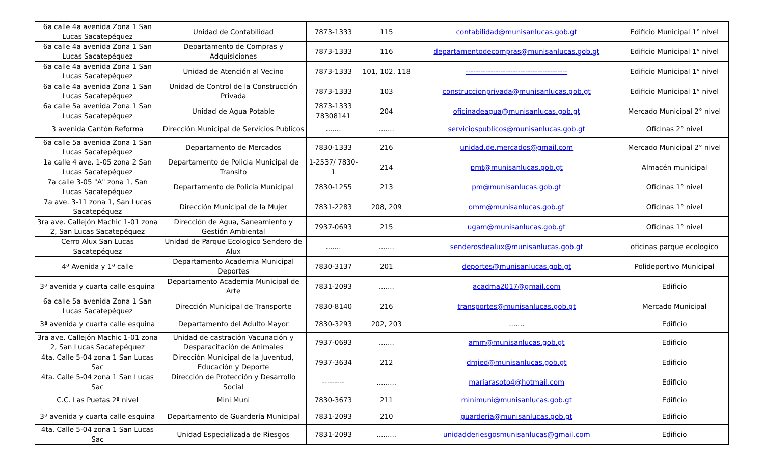| 6a calle 4a avenida Zona 1 San Lucas Sacatepéquez | Unidad de Contabilidad | 7873-1333 | 115 | contabilidad@munisanlucas.gob.gt | Edificio Municipal 1° nivel |
| 6a calle 4a avenida Zona 1 San Lucas Sacatepéquez | Departamento de Compras y Adquisiciones | 7873-1333 | 116 | departamentodecompras@munisanlucas.gob.gt | Edificio Municipal 1° nivel |
| 6a calle 4a avenida Zona 1 San Lucas Sacatepéquez | Unidad de Atención al Vecino | 7873-1333 | 101, 102, 118 | ----------------------------------------- | Edificio Municipal 1° nivel |
| 6a calle 4a avenida Zona 1 San Lucas Sacatepéquez | Unidad de Control de la Construcción Privada | 7873-1333 | 103 | construccionprivada@munisanlucas.gob.gt | Edificio Municipal 1° nivel |
| 6a calle 5a avenida Zona 1 San Lucas Sacatepéquez | Unidad de Agua Potable | 7873-1333 78308141 | 204 | oficinadeagua@munisanlucas.gob.gt | Mercado Municipal 2° nivel |
| 3 avenida Cantón Reforma | Dirección Municipal de Servicios Publicos | ....... | ....... | serviciospublicos@munisanlucas.gob.gt | Oficinas 2° nivel |
| 6a calle 5a avenida Zona 1 San Lucas Sacatepéquez | Departamento de Mercados | 7830-1333 | 216 | unidad.de.mercados@gmail.com | Mercado Municipal 2° nivel |
| 1a calle 4 ave. 1-05 zona 2 San Lucas Sacatepéquez | Departamento de Policia Municipal de Transito | 1-2537/ 7830-1 | 214 | pmt@munisanlucas.gob.gt | Almacén municipal |
| 7a calle 3-05 "A" zona 1, San Lucas Sacatepéquez | Departamento de Policia Municipal | 7830-1255 | 213 | pm@munisanlucas.gob.gt | Oficinas 1° nivel |
| 7a ave. 3-11 zona 1, San Lucas Sacatepéquez | Dirección Municipal de la Mujer | 7831-2283 | 208, 209 | omm@munisanlucas.gob.gt | Oficinas 1° nivel |
| 3ra ave. Callejón Machic 1-01 zona 2, San Lucas Sacatepéquez | Dirección de Agua, Saneamiento y Gestión Ambiental | 7937-0693 | 215 | ugam@munisanlucas.gob.gt | Oficinas 1° nivel |
| Cerro Alux San Lucas Sacatepéquez | Unidad de Parque Ecologico Sendero de Alux | ....... | ....... | senderosdealux@munisanlucas.gob.gt | oficinas parque ecologico |
| 4ª Avenida y 1ª calle | Departamento Academia Municipal Deportes | 7830-3137 | 201 | deportes@munisanlucas.gob.gt | Polideportivo Municipal |
| 3ª avenida y cuarta calle esquina | Departamento Academia Municipal de Arte | 7831-2093 | ....... | acadma2017@gmail.com | Edificio |
| 6a calle 5a avenida Zona 1 San Lucas Sacatepéquez | Dirección Municipal de Transporte | 7830-8140 | 216 | transportes@munisanlucas.gob.gt | Mercado Municipal |
| 3ª avenida y cuarta calle esquina | Departamento del Adulto Mayor | 7830-3293 | 202, 203 | ....... | Edificio |
| 3ra ave. Callejón Machic 1-01 zona 2, San Lucas Sacatepéquez | Unidad de castración Vacunación y Desparacitación de Animales | 7937-0693 | ....... | amm@munisanlucas.gob.gt | Edificio |
| 4ta. Calle 5-04 zona 1 San Lucas Sac | Dirección Municipal de la Juventud, Educación y Deporte | 7937-3634 | 212 | dmjed@munisanlucas.gob.gt | Edificio |
| 4ta. Calle 5-04 zona 1 San Lucas Sac | Dirección de Protección y Desarrollo Social | --------- | ......... | mariarasoto4@hotmail.com | Edificio |
| C.C. Las Puetas 2ª nivel | Mini Muni | 7830-3673 | 211 | minimuni@munisanlucas.gob.gt | Edificio |
| 3ª avenida y cuarta calle esquina | Departamento de Guardería Municipal | 7831-2093 | 210 | guarderia@munisanlucas.gob.gt | Edificio |
| 4ta. Calle 5-04 zona 1 San Lucas Sac | Unidad Especializada de Riesgos | 7831-2093 | ......... | unidadderiesgosmunisanlucas@gmail.com | Edificio |